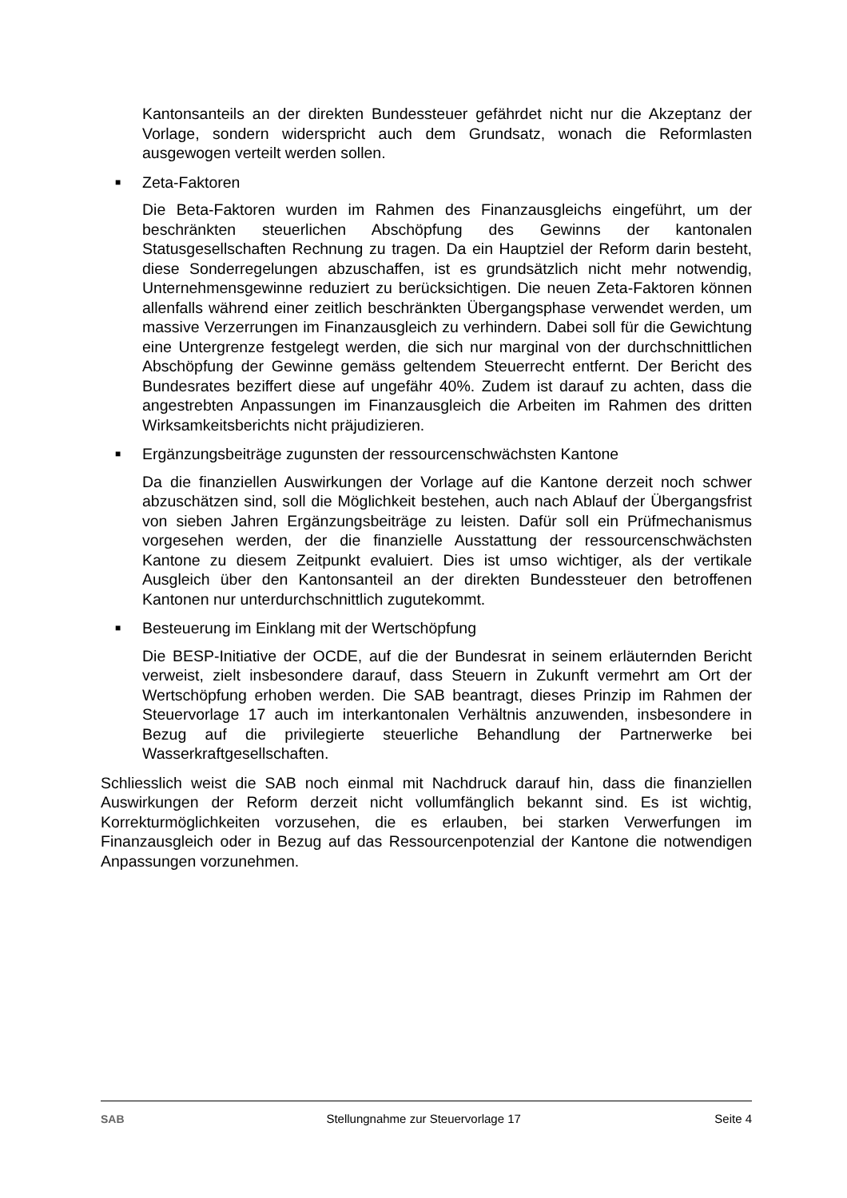Kantonsanteils an der direkten Bundessteuer gefährdet nicht nur die Akzeptanz der Vorlage, sondern widerspricht auch dem Grundsatz, wonach die Reformlasten ausgewogen verteilt werden sollen.
■ Zeta-Faktoren
Die Beta-Faktoren wurden im Rahmen des Finanzausgleichs eingeführt, um der beschränkten steuerlichen Abschöpfung des Gewinns der kantonalen Statusgesellschaften Rechnung zu tragen. Da ein Hauptziel der Reform darin besteht, diese Sonderregelungen abzuschaffen, ist es grundsätzlich nicht mehr notwendig, Unternehmensgewinne reduziert zu berücksichtigen. Die neuen Zeta-Faktoren können allenfalls während einer zeitlich beschränkten Übergangsphase verwendet werden, um massive Verzerrungen im Finanzausgleich zu verhindern. Dabei soll für die Gewichtung eine Untergrenze festgelegt werden, die sich nur marginal von der durchschnittlichen Abschöpfung der Gewinne gemäss geltendem Steuerrecht entfernt. Der Bericht des Bundesrates beziffert diese auf ungefähr 40%. Zudem ist darauf zu achten, dass die angestrebten Anpassungen im Finanzausgleich die Arbeiten im Rahmen des dritten Wirksamkeitsberichts nicht präjudizieren.
■ Ergänzungsbeiträge zugunsten der ressourcenschwächsten Kantone
Da die finanziellen Auswirkungen der Vorlage auf die Kantone derzeit noch schwer abzuschätzen sind, soll die Möglichkeit bestehen, auch nach Ablauf der Übergangsfrist von sieben Jahren Ergänzungsbeiträge zu leisten. Dafür soll ein Prüfmechanismus vorgesehen werden, der die finanzielle Ausstattung der ressourcenschwächsten Kantone zu diesem Zeitpunkt evaluiert. Dies ist umso wichtiger, als der vertikale Ausgleich über den Kantonsanteil an der direkten Bundessteuer den betroffenen Kantonen nur unterdurchschnittlich zugutekommt.
■ Besteuerung im Einklang mit der Wertschöpfung
Die BESP-Initiative der OCDE, auf die der Bundesrat in seinem erläuternden Bericht verweist, zielt insbesondere darauf, dass Steuern in Zukunft vermehrt am Ort der Wertschöpfung erhoben werden. Die SAB beantragt, dieses Prinzip im Rahmen der Steuervorlage 17 auch im interkantonalen Verhältnis anzuwenden, insbesondere in Bezug auf die privilegierte steuerliche Behandlung der Partnerwerke bei Wasserkraftgesellschaften.
Schliesslich weist die SAB noch einmal mit Nachdruck darauf hin, dass die finanziellen Auswirkungen der Reform derzeit nicht vollumfänglich bekannt sind. Es ist wichtig, Korrekturmöglichkeiten vorzusehen, die es erlauben, bei starken Verwerfungen im Finanzausgleich oder in Bezug auf das Ressourcenpotenzial der Kantone die notwendigen Anpassungen vorzunehmen.
SAB Stellungnahme zur Steuervorlage 17 Seite 4